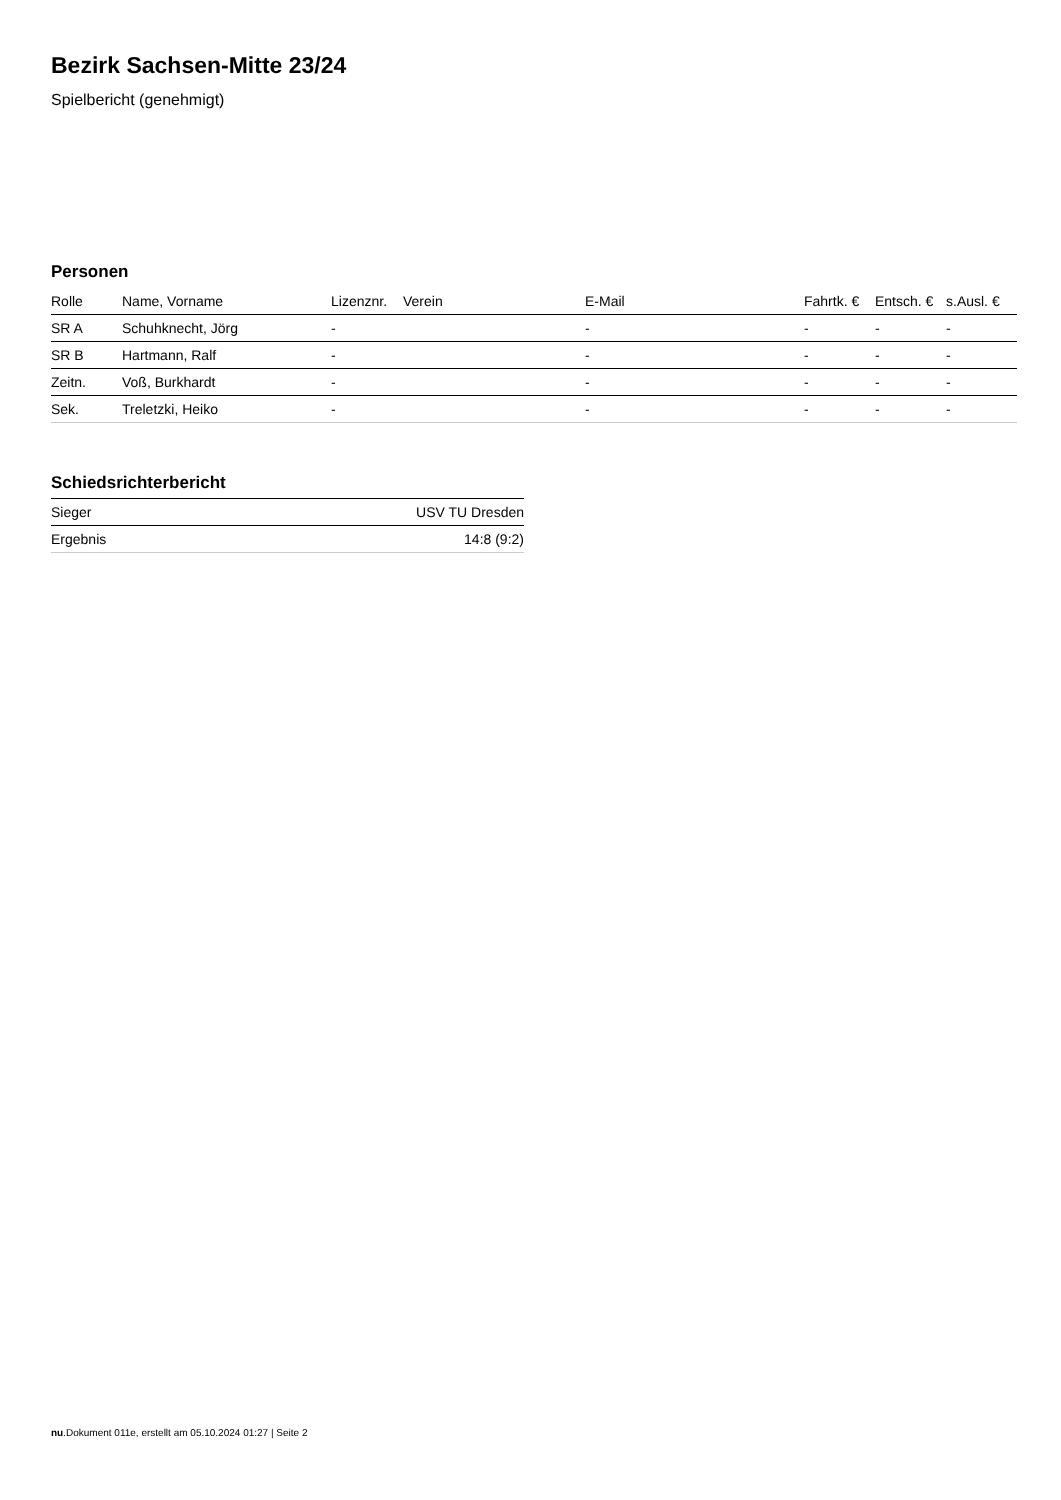Bezirk Sachsen-Mitte 23/24
Spielbericht (genehmigt)
Personen
| Rolle | Name, Vorname | Lizenznr. | Verein | E-Mail | Fahrtk. € | Entsch. € | s.Ausl. € |
| --- | --- | --- | --- | --- | --- | --- | --- |
| SR A | Schuhknecht, Jörg | - | | - | - | - | - |
| SR B | Hartmann, Ralf | - | | - | - | - | - |
| Zeitn. | Voß, Burkhardt | - | | - | - | - | - |
| Sek. | Treletzki, Heiko | - | | - | - | - | - |
Schiedsrichterbericht
| Sieger | USV TU Dresden |
| Ergebnis | 14:8 (9:2) |
nu.Dokument 011e, erstellt am 05.10.2024 01:27 | Seite 2